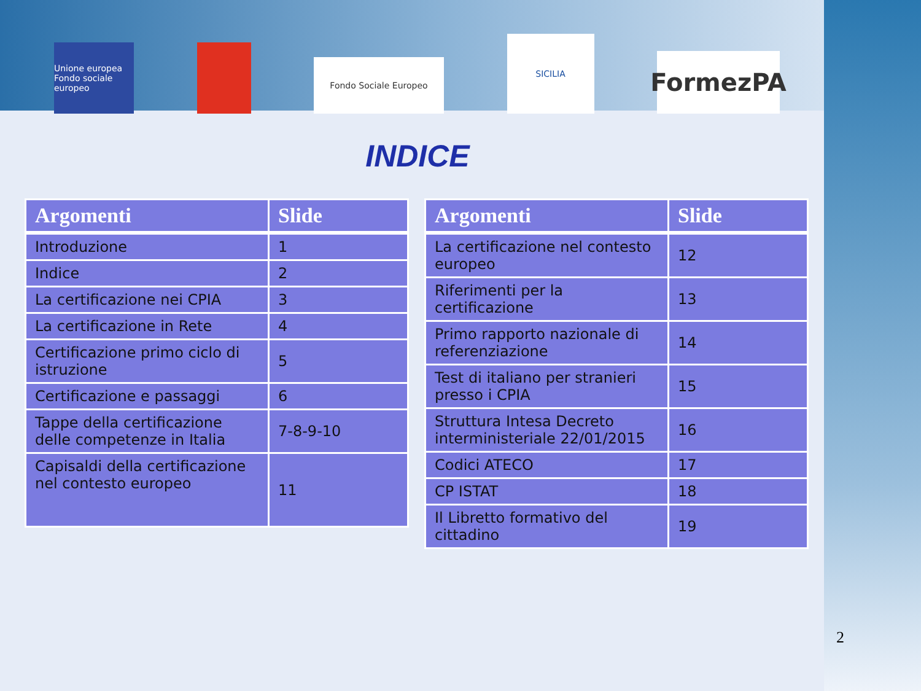Unione europea Fondo sociale europeo
Fondo Sociale Europeo
SICILIA
FormezPA
INDICE
| Argomenti | Slide |
| --- | --- |
| Introduzione | 1 |
| Indice | 2 |
| La certificazione nei CPIA | 3 |
| La certificazione in Rete | 4 |
| Certificazione primo ciclo di istruzione | 5 |
| Certificazione e passaggi | 6 |
| Tappe della certificazione delle competenze in Italia | 7-8-9-10 |
| Capisaldi della certificazione nel contesto europeo | 11 |
| Argomenti | Slide |
| --- | --- |
| La certificazione nel contesto europeo | 12 |
| Riferimenti per la certificazione | 13 |
| Primo rapporto nazionale di referenziazione | 14 |
| Test di italiano per stranieri presso i CPIA | 15 |
| Struttura Intesa Decreto interministeriale 22/01/2015 | 16 |
| Codici ATECO | 17 |
| CP ISTAT | 18 |
| Il Libretto formativo del cittadino | 19 |
2